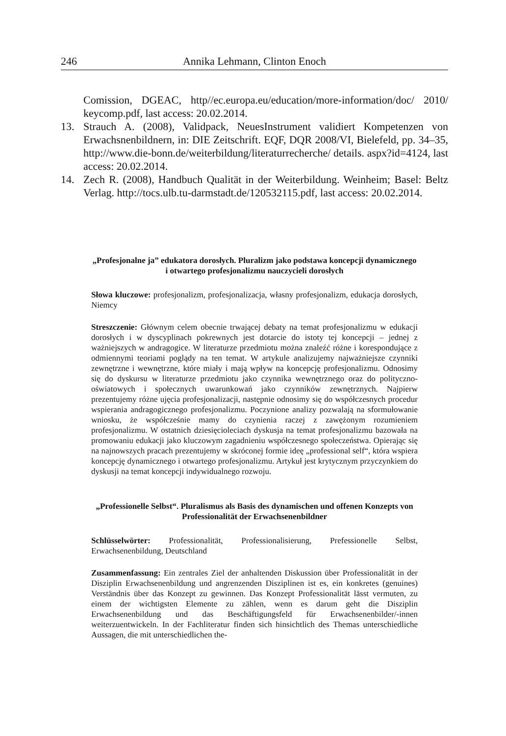246 Annika Lehmann, Clinton Enoch
Comission, DGEAC, http//ec.europa.eu/education/more-information/doc/ 2010/ keycomp.pdf, last access: 20.02.2014.
13. Strauch A. (2008), Validpack, NeuesInstrument validiert Kompetenzen von Erwachsnenbildnern, in: DIE Zeitschrift. EQF, DQR 2008/VI, Bielefeld, pp. 34–35, http://www.die-bonn.de/weiterbildung/literaturrecherche/ details. aspx?id=4124, last access: 20.02.2014.
14. Zech R. (2008), Handbuch Qualität in der Weiterbildung. Weinheim; Basel: Beltz Verlag. http://tocs.ulb.tu-darmstadt.de/120532115.pdf, last access: 20.02.2014.
„Profesjonalne ja” edukatora dorosłych. Pluralizm jako podstawa koncepcji dynamicznego i otwartego profesjonalizmu nauczycieli dorosłych
Słowa kluczowe: profesjonalizm, profesjonalizacja, własny profesjonalizm, edukacja dorosłych, Niemcy
Streszczenie: Głównym celem obecnie trwającej debaty na temat profesjonalizmu w edukacji dorosłych i w dyscyplinach pokrewnych jest dotarcie do istoty tej koncepcji – jednej z ważniejszych w andragogice. W literaturze przedmiotu można znaleźć różne i korespondujące z odmiennymi teoriami poglądy na ten temat. W artykule analizujemy najważniejsze czynniki zewnętrzne i wewnętrzne, które miały i mają wpływ na koncepcję profesjonalizmu. Odnosimy się do dyskursu w literaturze przedmiotu jako czynnika wewnętrznego oraz do polityczno-oświatowych i społecznych uwarunkowań jako czynników zewnętrznych. Najpierw prezentujemy różne ujęcia profesjonalizacji, następnie odnosimy się do współczesnych procedur wspierania andragogicznego profesjonalizmu. Poczynione analizy pozwalają na sformułowanie wniosku, że współcześnie mamy do czynienia raczej z zawężonym rozumieniem profesjonalizmu. W ostatnich dziesięcioleciach dyskusja na temat profesjonalizmu bazowała na promowaniu edukacji jako kluczowym zagadnieniu współczesnego społeczeństwa. Opierając się na najnowszych pracach prezentujemy w skróconej formie ideę „professional self“, która wspiera koncepcję dynamicznego i otwartego profesjonalizmu. Artykuł jest krytycznym przyczynkiem do dyskusji na temat koncepcji indywidualnego rozwoju.
„Professionelle Selbst“. Pluralismus als Basis des dynamischen und offenen Konzepts von Professionalität der Erwachsenenbildner
Schlüsselwörter: Professionalität, Professionalisierung, Prefessionelle Selbst, Erwachsenenbildung, Deutschland
Zusammenfassung: Ein zentrales Ziel der anhaltenden Diskussion über Professionalität in der Disziplin Erwachsenenbildung und angrenzenden Disziplinen ist es, ein konkretes (genuines) Verständnis über das Konzept zu gewinnen. Das Konzept Professionalität lässt vermuten, zu einem der wichtigsten Elemente zu zählen, wenn es darum geht die Disziplin Erwachsenenbildung und das Beschäftigungsfeld für Erwachsenenbilder/-innen weiterzuentwickeln. In der Fachliteratur finden sich hinsichtlich des Themas unterschiedliche Aussagen, die mit unterschiedlichen the-